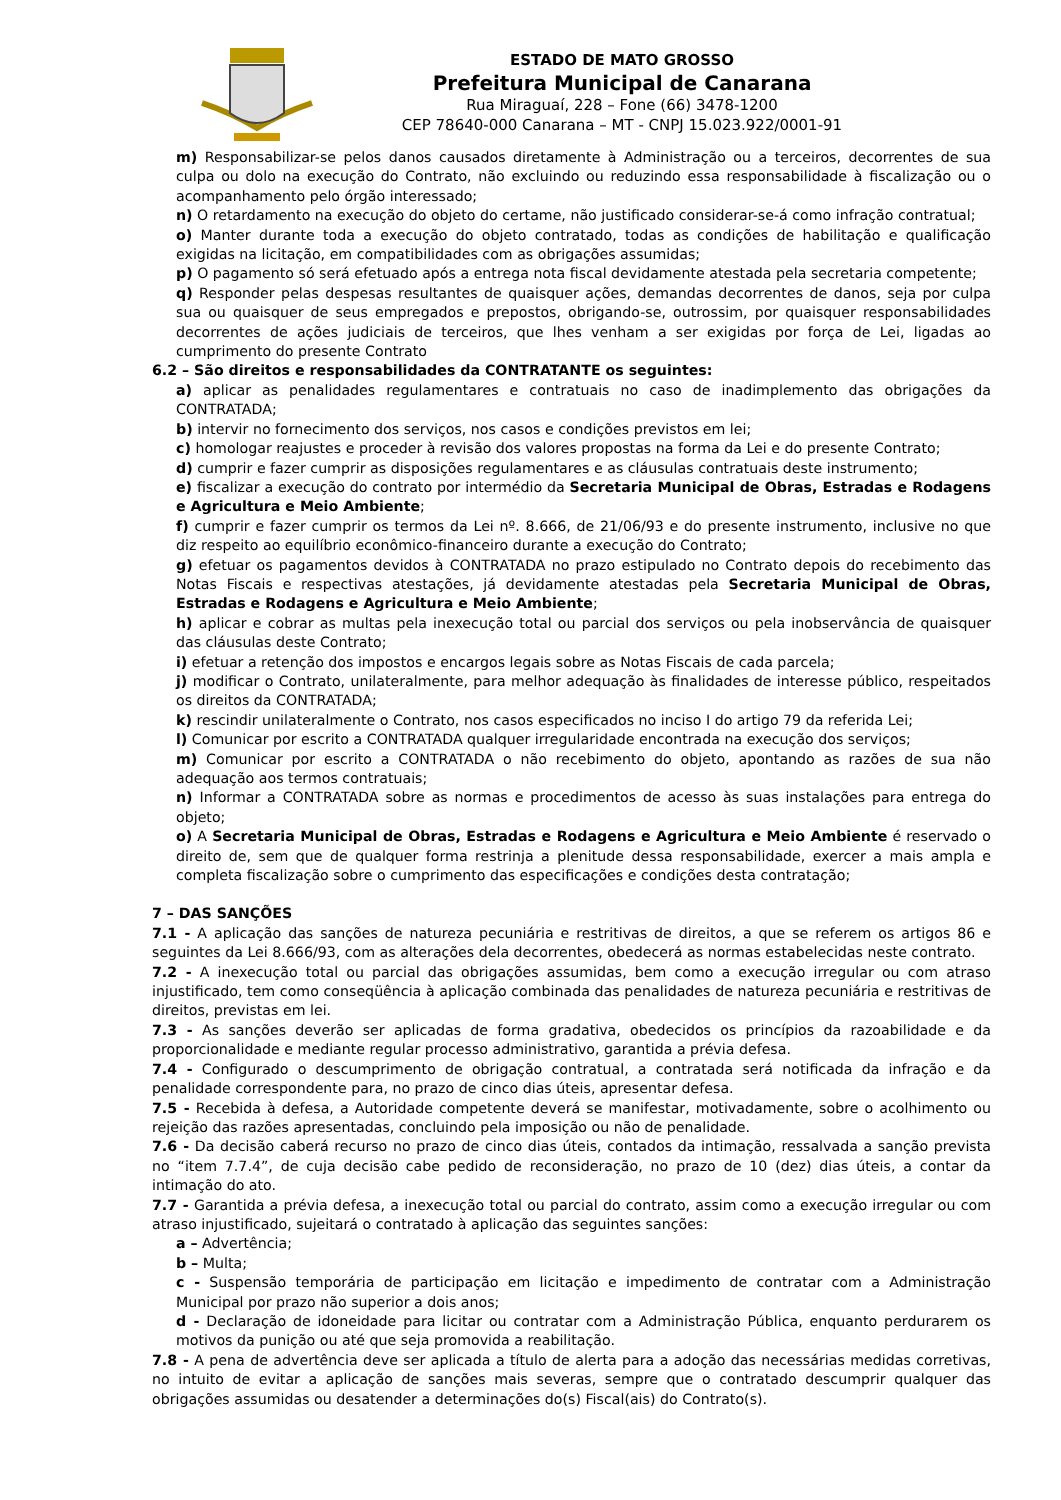ESTADO DE MATO GROSSO
Prefeitura Municipal de Canarana
Rua Miraguaí, 228 – Fone (66) 3478-1200
CEP 78640-000 Canarana – MT - CNPJ 15.023.922/0001-91
m) Responsabilizar-se pelos danos causados diretamente à Administração ou a terceiros, decorrentes de sua culpa ou dolo na execução do Contrato, não excluindo ou reduzindo essa responsabilidade à fiscalização ou o acompanhamento pelo órgão interessado;
n) O retardamento na execução do objeto do certame, não justificado considerar-se-á como infração contratual;
o) Manter durante toda a execução do objeto contratado, todas as condições de habilitação e qualificação exigidas na licitação, em compatibilidades com as obrigações assumidas;
p) O pagamento só será efetuado após a entrega nota fiscal devidamente atestada pela secretaria competente;
q) Responder pelas despesas resultantes de quaisquer ações, demandas decorrentes de danos, seja por culpa sua ou quaisquer de seus empregados e prepostos, obrigando-se, outrossim, por quaisquer responsabilidades decorrentes de ações judiciais de terceiros, que lhes venham a ser exigidas por força de Lei, ligadas ao cumprimento do presente Contrato
6.2 – São direitos e responsabilidades da CONTRATANTE os seguintes:
a) aplicar as penalidades regulamentares e contratuais no caso de inadimplemento das obrigações da CONTRATADA;
b) intervir no fornecimento dos serviços, nos casos e condições previstos em lei;
c) homologar reajustes e proceder à revisão dos valores propostas na forma da Lei e do presente Contrato;
d) cumprir e fazer cumprir as disposições regulamentares e as cláusulas contratuais deste instrumento;
e) fiscalizar a execução do contrato por intermédio da Secretaria Municipal de Obras, Estradas e Rodagens e Agricultura e Meio Ambiente;
f) cumprir e fazer cumprir os termos da Lei nº. 8.666, de 21/06/93 e do presente instrumento, inclusive no que diz respeito ao equilíbrio econômico-financeiro durante a execução do Contrato;
g) efetuar os pagamentos devidos à CONTRATADA no prazo estipulado no Contrato depois do recebimento das Notas Fiscais e respectivas atestações, já devidamente atestadas pela Secretaria Municipal de Obras, Estradas e Rodagens e Agricultura e Meio Ambiente;
h) aplicar e cobrar as multas pela inexecução total ou parcial dos serviços ou pela inobservância de quaisquer das cláusulas deste Contrato;
i) efetuar a retenção dos impostos e encargos legais sobre as Notas Fiscais de cada parcela;
j) modificar o Contrato, unilateralmente, para melhor adequação às finalidades de interesse público, respeitados os direitos da CONTRATADA;
k) rescindir unilateralmente o Contrato, nos casos especificados no inciso I do artigo 79 da referida Lei;
l) Comunicar por escrito a CONTRATADA qualquer irregularidade encontrada na execução dos serviços;
m) Comunicar por escrito a CONTRATADA o não recebimento do objeto, apontando as razões de sua não adequação aos termos contratuais;
n) Informar a CONTRATADA sobre as normas e procedimentos de acesso às suas instalações para entrega do objeto;
o) A Secretaria Municipal de Obras, Estradas e Rodagens e Agricultura e Meio Ambiente é reservado o direito de, sem que de qualquer forma restrinja a plenitude dessa responsabilidade, exercer a mais ampla e completa fiscalização sobre o cumprimento das especificações e condições desta contratação;
7 – DAS SANÇÕES
7.1 - A aplicação das sanções de natureza pecuniária e restritivas de direitos, a que se referem os artigos 86 e seguintes da Lei 8.666/93, com as alterações dela decorrentes, obedecerá as normas estabelecidas neste contrato.
7.2 - A inexecução total ou parcial das obrigações assumidas, bem como a execução irregular ou com atraso injustificado, tem como conseqüência à aplicação combinada das penalidades de natureza pecuniária e restritivas de direitos, previstas em lei.
7.3 - As sanções deverão ser aplicadas de forma gradativa, obedecidos os princípios da razoabilidade e da proporcionalidade e mediante regular processo administrativo, garantida a prévia defesa.
7.4 - Configurado o descumprimento de obrigação contratual, a contratada será notificada da infração e da penalidade correspondente para, no prazo de cinco dias úteis, apresentar defesa.
7.5 - Recebida à defesa, a Autoridade competente deverá se manifestar, motivadamente, sobre o acolhimento ou rejeição das razões apresentadas, concluindo pela imposição ou não de penalidade.
7.6 - Da decisão caberá recurso no prazo de cinco dias úteis, contados da intimação, ressalvada a sanção prevista no “item 7.7.4”, de cuja decisão cabe pedido de reconsideração, no prazo de 10 (dez) dias úteis, a contar da intimação do ato.
7.7 - Garantida a prévia defesa, a inexecução total ou parcial do contrato, assim como a execução irregular ou com atraso injustificado, sujeitará o contratado à aplicação das seguintes sanções:
a – Advertência;
b – Multa;
c - Suspensão temporária de participação em licitação e impedimento de contratar com a Administração Municipal por prazo não superior a dois anos;
d - Declaração de idoneidade para licitar ou contratar com a Administração Pública, enquanto perdurarem os motivos da punição ou até que seja promovida a reabilitação.
7.8 - A pena de advertência deve ser aplicada a título de alerta para a adoção das necessárias medidas corretivas, no intuito de evitar a aplicação de sanções mais severas, sempre que o contratado descumprir qualquer das obrigações assumidas ou desatender a determinações do(s) Fiscal(ais) do Contrato(s).